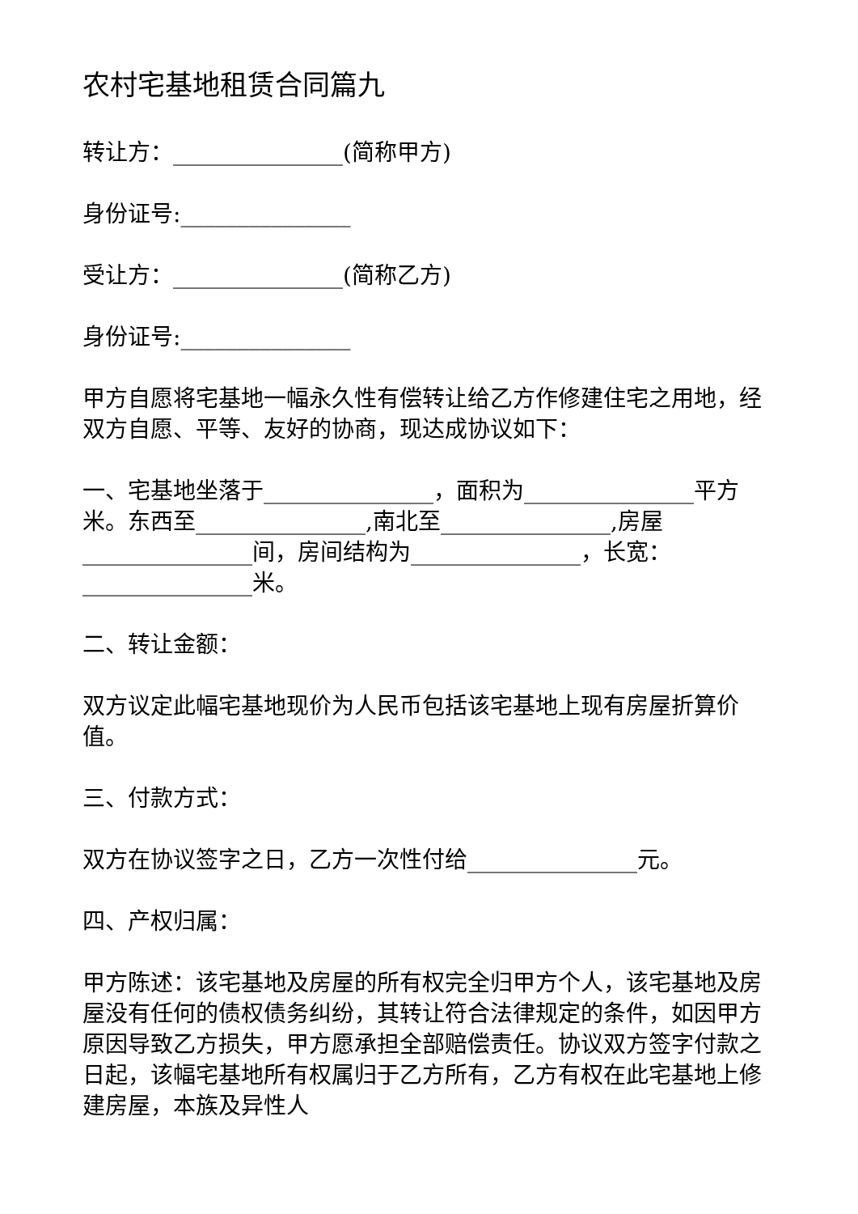农村宅基地租赁合同篇九
转让方：_______________(简称甲方)
身份证号:_______________
受让方：_______________(简称乙方)
身份证号:_______________
甲方自愿将宅基地一幅永久性有偿转让给乙方作修建住宅之用地，经双方自愿、平等、友好的协商，现达成协议如下：
一、宅基地坐落于_______________，面积为_______________平方米。东西至_______________,南北至_______________,房屋_______________间，房间结构为_______________，长宽：_______________米。
二、转让金额：
双方议定此幅宅基地现价为人民币包括该宅基地上现有房屋折算价值。
三、付款方式：
双方在协议签字之日，乙方一次性付给_______________元。
四、产权归属：
甲方陈述：该宅基地及房屋的所有权完全归甲方个人，该宅基地及房屋没有任何的债权债务纠纷，其转让符合法律规定的条件，如因甲方原因导致乙方损失，甲方愿承担全部赔偿责任。协议双方签字付款之日起，该幅宅基地所有权属归于乙方所有，乙方有权在此宅基地上修建房屋，本族及异性人